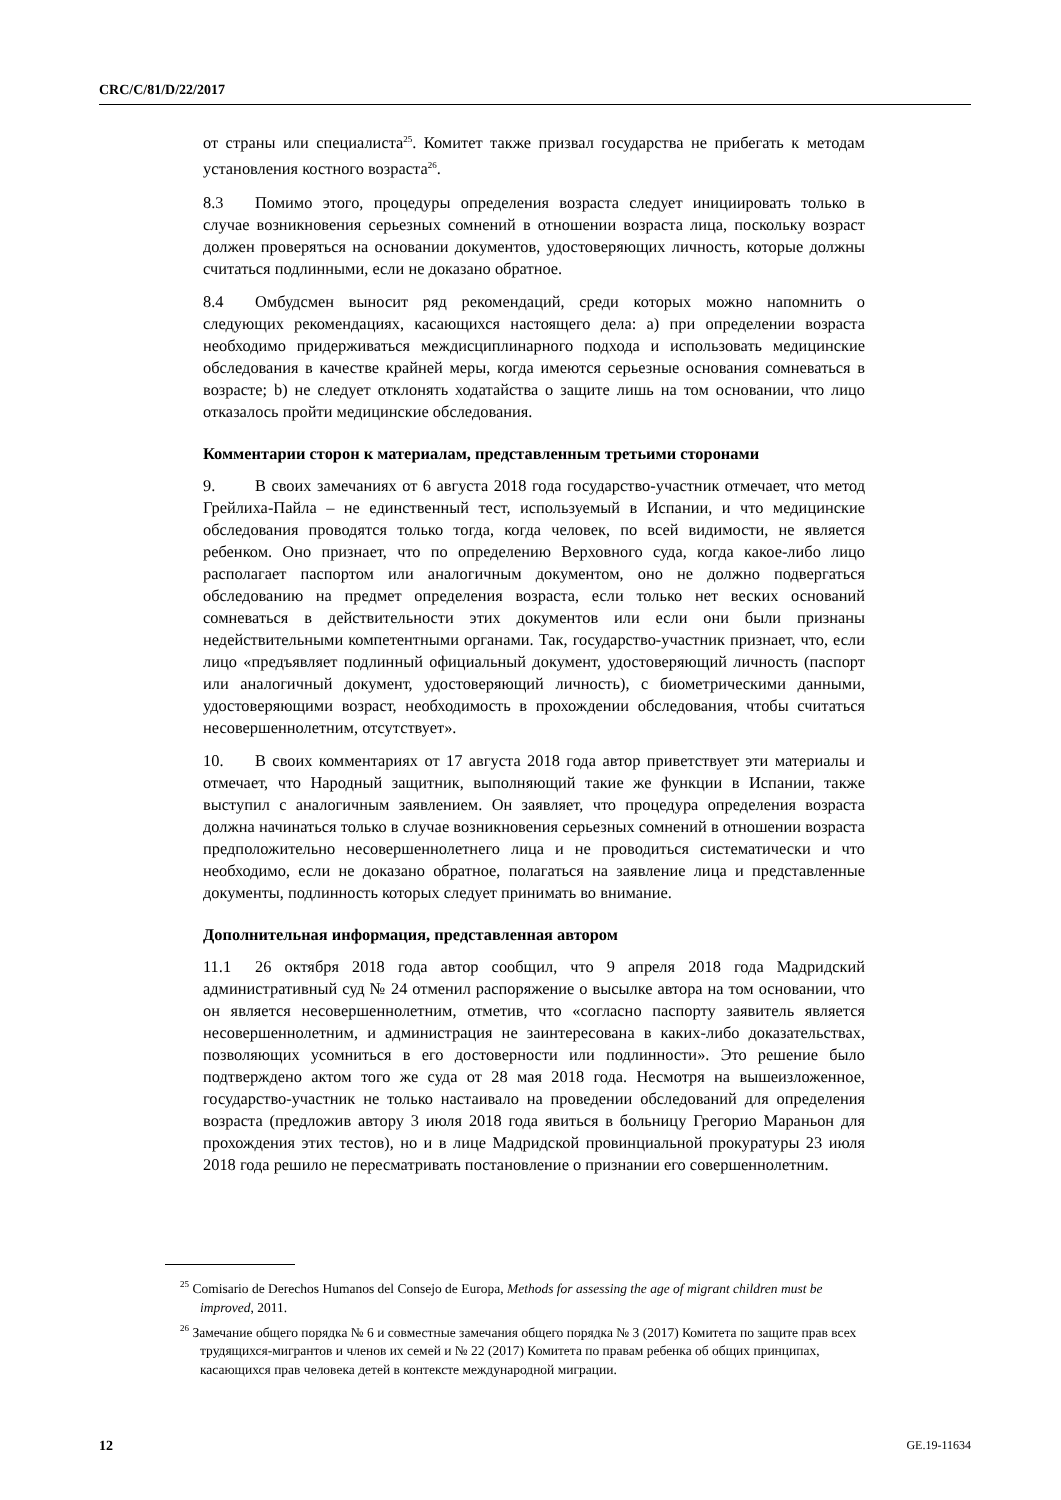CRC/C/81/D/22/2017
от страны или специалиста<sup>25</sup>. Комитет также призвал государства не прибегать к методам установления костного возраста<sup>26</sup>.
8.3 Помимо этого, процедуры определения возраста следует инициировать только в случае возникновения серьезных сомнений в отношении возраста лица, поскольку возраст должен проверяться на основании документов, удостоверяющих личность, которые должны считаться подлинными, если не доказано обратное.
8.4 Омбудсмен выносит ряд рекомендаций, среди которых можно напомнить о следующих рекомендациях, касающихся настоящего дела: a) при определении возраста необходимо придерживаться междисциплинарного подхода и использовать медицинские обследования в качестве крайней меры, когда имеются серьезные основания сомневаться в возрасте; b) не следует отклонять ходатайства о защите лишь на том основании, что лицо отказалось пройти медицинские обследования.
Комментарии сторон к материалам, представленным третьими сторонами
9. В своих замечаниях от 6 августа 2018 года государство-участник отмечает, что метод Грейлиха-Пайла – не единственный тест, используемый в Испании, и что медицинские обследования проводятся только тогда, когда человек, по всей видимости, не является ребенком. Оно признает, что по определению Верховного суда, когда какое-либо лицо располагает паспортом или аналогичным документом, оно не должно подвергаться обследованию на предмет определения возраста, если только нет веских оснований сомневаться в действительности этих документов или если они были признаны недействительными компетентными органами. Так, государство-участник признает, что, если лицо «предъявляет подлинный официальный документ, удостоверяющий личность (паспорт или аналогичный документ, удостоверяющий личность), с биометрическими данными, удостоверяющими возраст, необходимость в прохождении обследования, чтобы считаться несовершеннолетним, отсутствует».
10. В своих комментариях от 17 августа 2018 года автор приветствует эти материалы и отмечает, что Народный защитник, выполняющий такие же функции в Испании, также выступил с аналогичным заявлением. Он заявляет, что процедура определения возраста должна начинаться только в случае возникновения серьезных сомнений в отношении возраста предположительно несовершеннолетнего лица и не проводиться систематически и что необходимо, если не доказано обратное, полагаться на заявление лица и представленные документы, подлинность которых следует принимать во внимание.
Дополнительная информация, представленная автором
11.1 26 октября 2018 года автор сообщил, что 9 апреля 2018 года Мадридский административный суд № 24 отменил распоряжение о высылке автора на том основании, что он является несовершеннолетним, отметив, что «согласно паспорту заявитель является несовершеннолетним, и администрация не заинтересована в каких-либо доказательствах, позволяющих усомниться в его достоверности или подлинности». Это решение было подтверждено актом того же суда от 28 мая 2018 года. Несмотря на вышеизложенное, государство-участник не только настаивало на проведении обследований для определения возраста (предложив автору 3 июля 2018 года явиться в больницу Грегорио Мараньон для прохождения этих тестов), но и в лице Мадридской провинциальной прокуратуры 23 июля 2018 года решило не пересматривать постановление о признании его совершеннолетним.
<sup>25</sup> Comisario de Derechos Humanos del Consejo de Europa, Methods for assessing the age of migrant children must be improved, 2011.
<sup>26</sup> Замечание общего порядка № 6 и совместные замечания общего порядка № 3 (2017) Комитета по защите прав всех трудящихся-мигрантов и членов их семей и № 22 (2017) Комитета по правам ребенка об общих принципах, касающихся прав человека детей в контексте международной миграции.
12 GE.19-11634